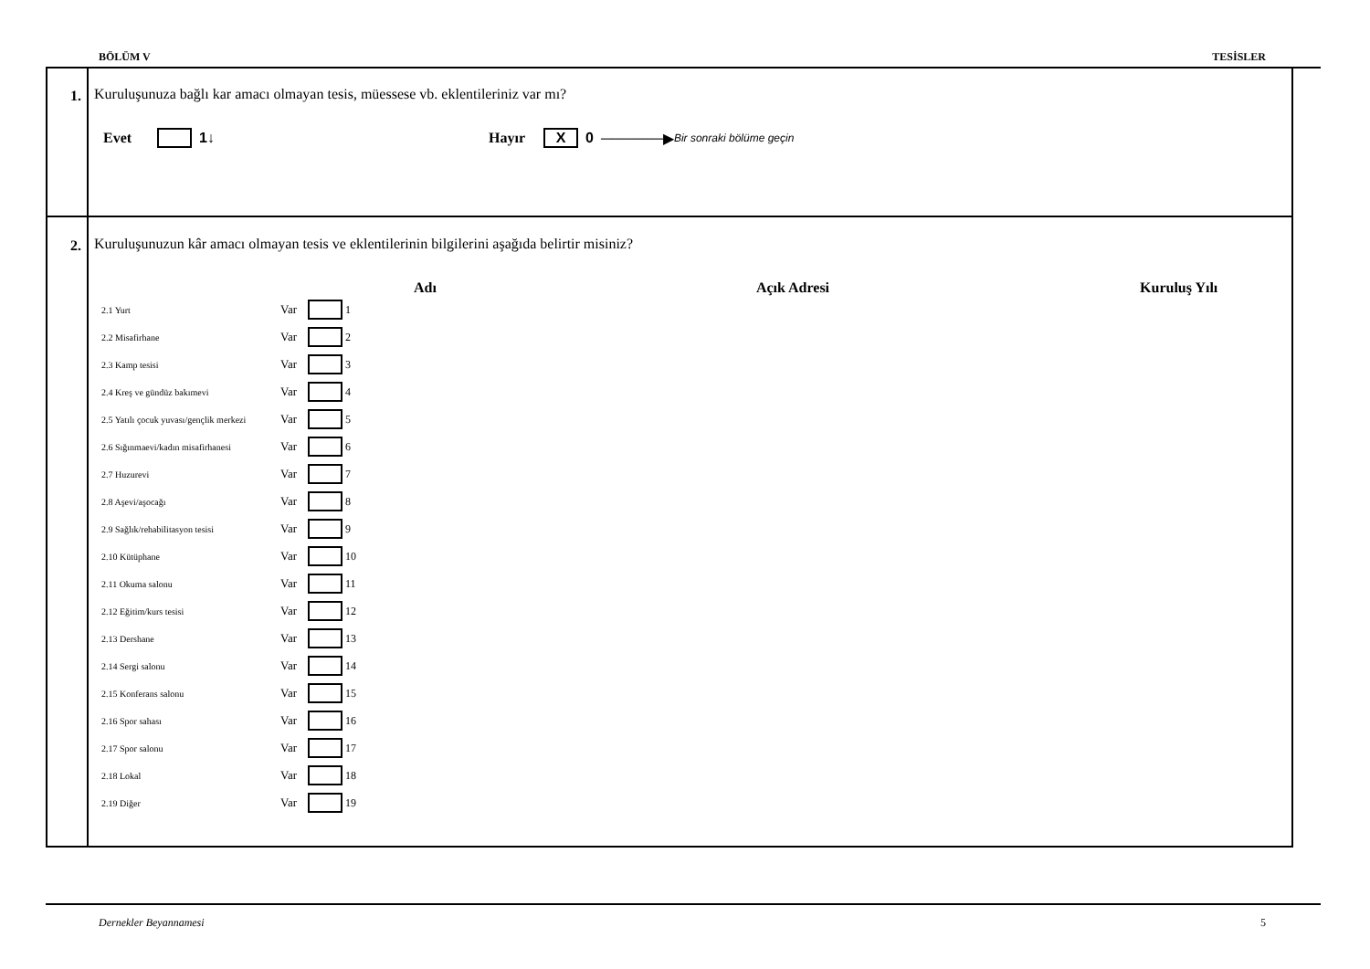BÖLÜM V TESİSLER
1. Kuruluşunuza bağlı kar amacı olmayan tesis, müessese vb. eklentileriniz var mı?
Evet 1 ↓ Hayır X 0 ──────▶ Bir sonraki bölüme geçin
2. Kuruluşunuzun kâr amacı olmayan tesis ve eklentilerinin bilgilerini aşağıda belirtir misiniz?
Adı Açık Adresi Kuruluş Yılı
2.1 Yurt Var 1
2.2 Misafirhane Var 2
2.3 Kamp tesisi Var 3
2.4 Kreş ve gündüz bakımevi Var 4
2.5 Yatılı çocuk yuvası/gençlik merkezi Var 5
2.6 Sığınmaevi/kadın misafirhanesi Var 6
2.7 Huzurevi Var 7
2.8 Aşevi/aşocağı Var 8
2.9 Sağlık/rehabilitasyon tesisi Var 9
2.10 Kütüphane Var 10
2.11 Okuma salonu Var 11
2.12 Eğitim/kurs tesisi Var 12
2.13 Dershane Var 13
2.14 Sergi salonu Var 14
2.15 Konferans salonu Var 15
2.16 Spor sahası Var 16
2.17 Spor salonu Var 17
2.18 Lokal Var 18
2.19 Diğer Var 19
Dernekler Beyannamesi 5